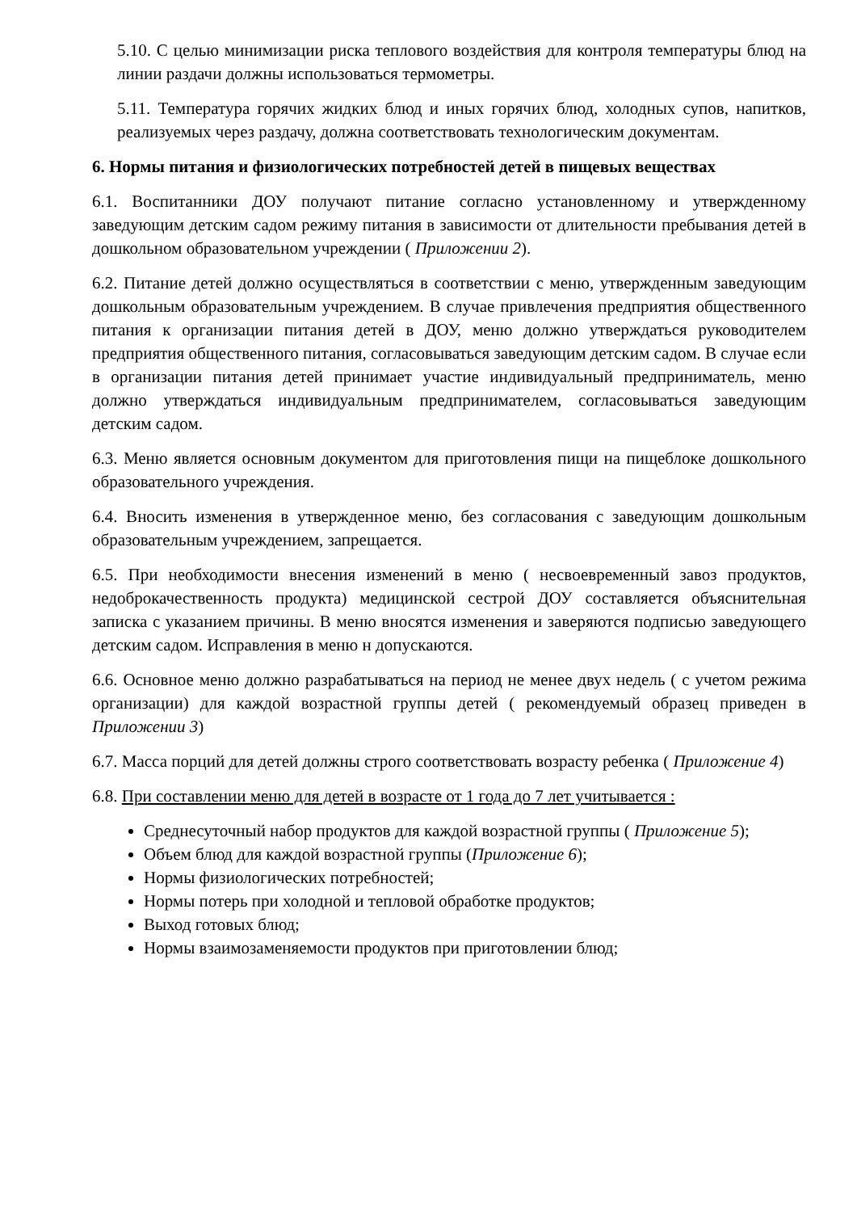5.10. С целью минимизации риска теплового воздействия для контроля температуры блюд на линии раздачи должны использоваться термометры.
5.11. Температура горячих жидких блюд и иных горячих блюд, холодных супов, напитков, реализуемых через раздачу, должна соответствовать технологическим документам.
6. Нормы питания и физиологических потребностей детей в пищевых веществах
6.1. Воспитанники ДОУ получают питание согласно установленному и утвержденному заведующим детским садом режиму питания в зависимости от длительности пребывания детей в дошкольном образовательном учреждении ( Приложении 2).
6.2. Питание детей должно осуществляться в соответствии с меню, утвержденным заведующим дошкольным образовательным учреждением. В случае привлечения предприятия общественного питания к организации питания детей в ДОУ, меню должно утверждаться руководителем предприятия общественного питания, согласовываться заведующим детским садом. В случае если в организации питания детей принимает участие индивидуальный предприниматель, меню должно утверждаться индивидуальным предпринимателем, согласовываться заведующим детским садом.
6.3. Меню является основным документом для приготовления пищи на пищеблоке дошкольного образовательного учреждения.
6.4. Вносить изменения в утвержденное меню, без согласования с заведующим дошкольным образовательным учреждением, запрещается.
6.5. При необходимости внесения изменений в меню ( несвоевременный завоз продуктов, недоброкачественность продукта) медицинской сестрой ДОУ составляется объяснительная записка с указанием причины. В меню вносятся изменения и заверяются подписью заведующего детским садом. Исправления в меню н допускаются.
6.6. Основное меню должно разрабатываться на период не менее двух недель ( с учетом режима организации) для каждой возрастной группы детей ( рекомендуемый образец приведен в Приложении 3)
6.7. Масса порций для детей должны строго соответствовать возрасту ребенка ( Приложение 4)
6.8. При составлении меню для детей в возрасте от 1 года до 7 лет учитывается :
Среднесуточный набор продуктов для каждой возрастной группы ( Приложение 5);
Объем блюд для каждой возрастной группы (Приложение 6);
Нормы физиологических потребностей;
Нормы потерь при холодной и тепловой обработке продуктов;
Выход готовых блюд;
Нормы взаимозаменяемости продуктов при приготовлении блюд;